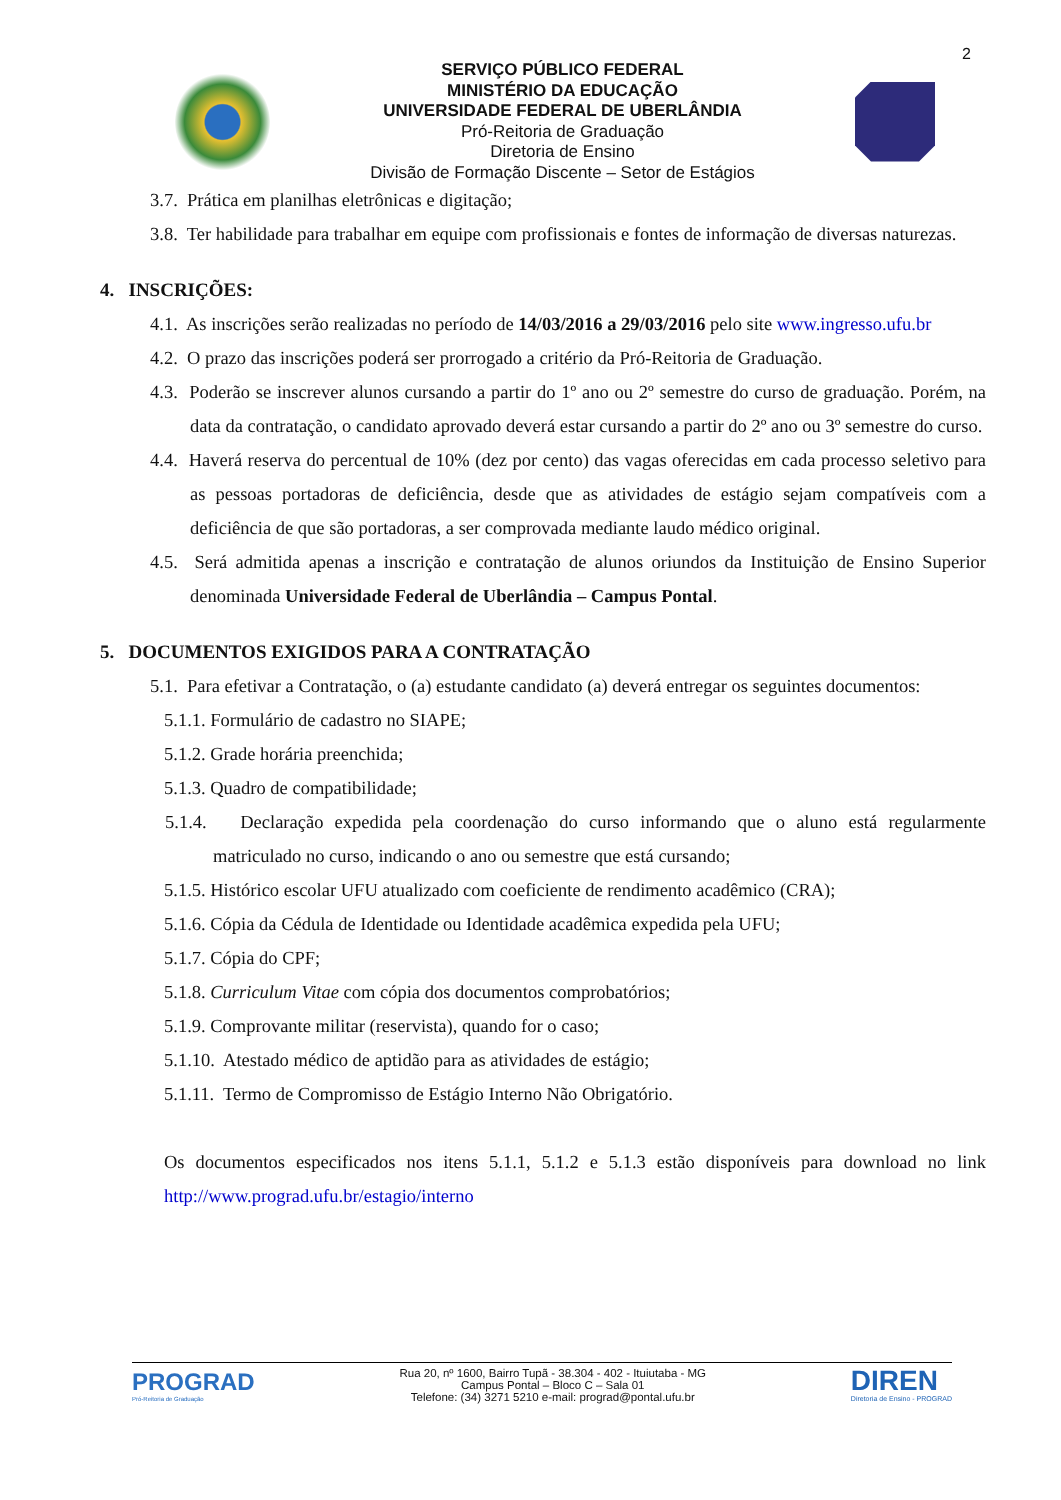2
SERVIÇO PÚBLICO FEDERAL
MINISTÉRIO DA EDUCAÇÃO
UNIVERSIDADE FEDERAL DE UBERLÂNDIA
Pró-Reitoria de Graduação
Diretoria de Ensino
Divisão de Formação Discente – Setor de Estágios
3.7. Prática em planilhas eletrônicas e digitação;
3.8. Ter habilidade para trabalhar em equipe com profissionais e fontes de informação de diversas naturezas.
4. INSCRIÇÕES:
4.1. As inscrições serão realizadas no período de 14/03/2016 a 29/03/2016 pelo site www.ingresso.ufu.br
4.2. O prazo das inscrições poderá ser prorrogado a critério da Pró-Reitoria de Graduação.
4.3. Poderão se inscrever alunos cursando a partir do 1º ano ou 2º semestre do curso de graduação. Porém, na data da contratação, o candidato aprovado deverá estar cursando a partir do 2º ano ou 3º semestre do curso.
4.4. Haverá reserva do percentual de 10% (dez por cento) das vagas oferecidas em cada processo seletivo para as pessoas portadoras de deficiência, desde que as atividades de estágio sejam compatíveis com a deficiência de que são portadoras, a ser comprovada mediante laudo médico original.
4.5. Será admitida apenas a inscrição e contratação de alunos oriundos da Instituição de Ensino Superior denominada Universidade Federal de Uberlândia – Campus Pontal.
5. DOCUMENTOS EXIGIDOS PARA A CONTRATAÇÃO
5.1. Para efetivar a Contratação, o (a) estudante candidato (a) deverá entregar os seguintes documentos:
5.1.1. Formulário de cadastro no SIAPE;
5.1.2. Grade horária preenchida;
5.1.3. Quadro de compatibilidade;
5.1.4. Declaração expedida pela coordenação do curso informando que o aluno está regularmente matriculado no curso, indicando o ano ou semestre que está cursando;
5.1.5. Histórico escolar UFU atualizado com coeficiente de rendimento acadêmico (CRA);
5.1.6. Cópia da Cédula de Identidade ou Identidade acadêmica expedida pela UFU;
5.1.7. Cópia do CPF;
5.1.8. Curriculum Vitae com cópia dos documentos comprobatórios;
5.1.9. Comprovante militar (reservista), quando for o caso;
5.1.10. Atestado médico de aptidão para as atividades de estágio;
5.1.11. Termo de Compromisso de Estágio Interno Não Obrigatório.
Os documentos especificados nos itens 5.1.1, 5.1.2 e 5.1.3 estão disponíveis para download no link http://www.prograd.ufu.br/estagio/interno
PROGRAD
Pró-Reitoria de Graduação
Rua 20, nº 1600, Bairro Tupã - 38.304 - 402 - Ituiutaba - MG
Campus Pontal – Bloco C – Sala 01
Telefone: (34) 3271 5210 e-mail: prograd@pontal.ufu.br
DIREN
Diretoria de Ensino - PROGRAD